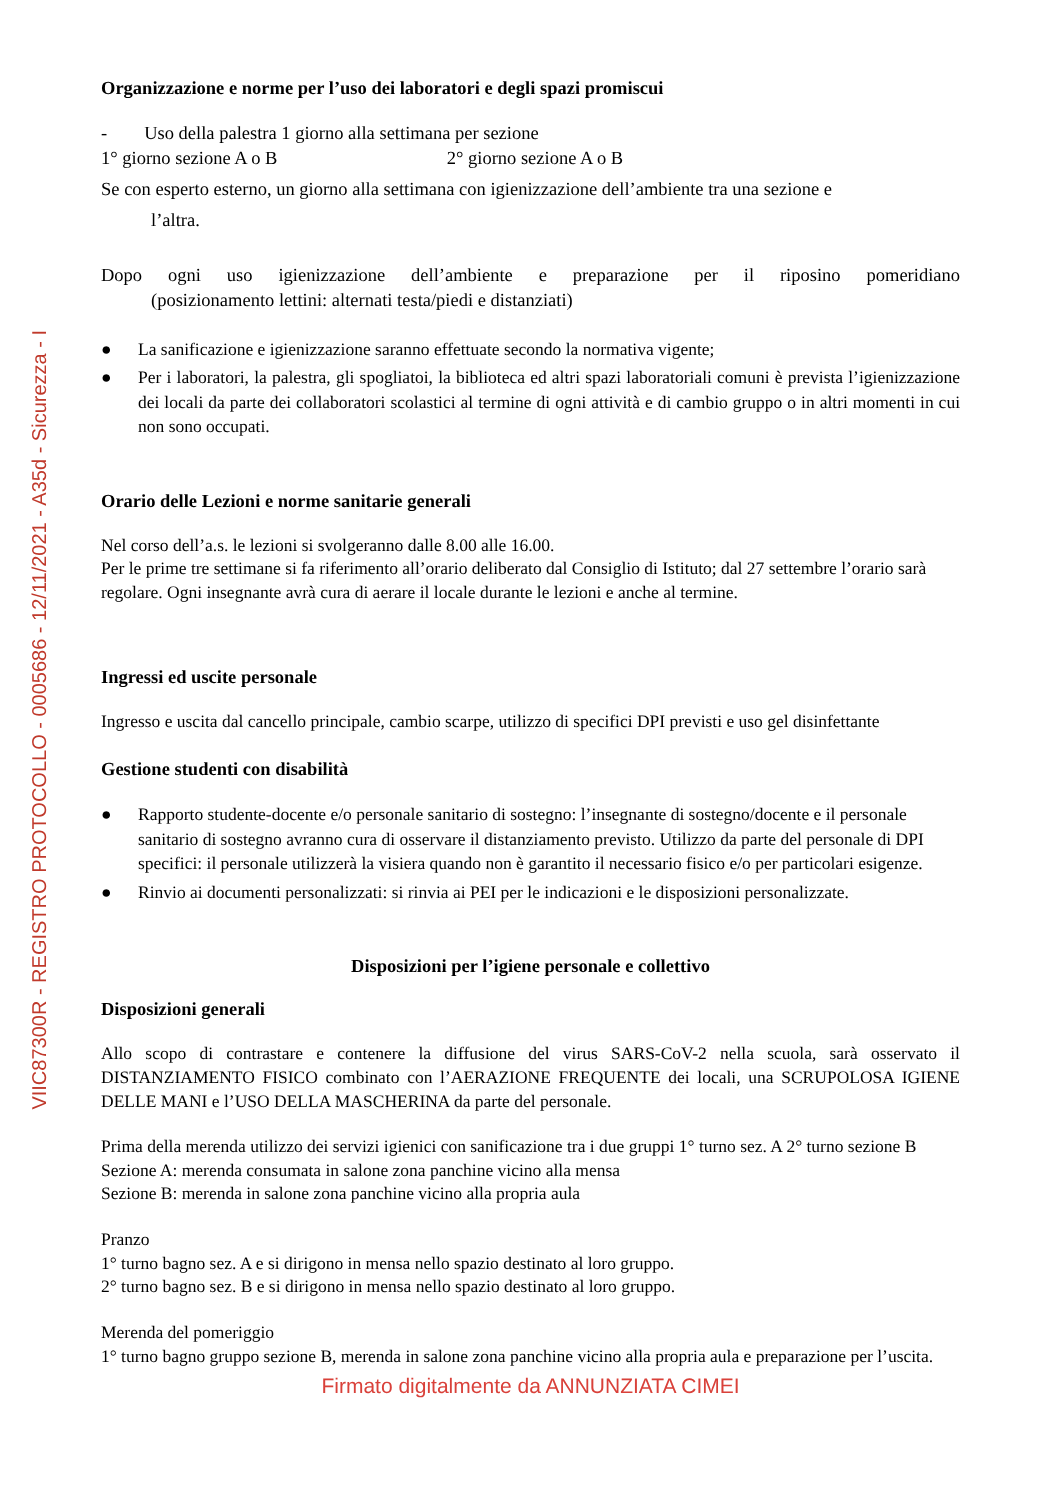VIIC87300R - REGISTRO PROTOCOLLO - 0005686 - 12/11/2021 - A35d - Sicurezza - I
Organizzazione e norme per l’uso dei laboratori e degli spazi promiscui
- Uso della palestra 1 giorno alla settimana per sezione
1° giorno sezione A o B 2° giorno sezione A o B
Se con esperto esterno, un giorno alla settimana con igienizzazione dell’ambiente tra una sezione e
l’altra.
Dopo ogni uso igienizzazione dell’ambiente e preparazione per il riposino pomeridiano
(posizionamento lettini: alternati testa/piedi e distanziati)
● La sanificazione e igienizzazione saranno effettuate secondo la normativa vigente;
● Per i laboratori, la palestra, gli spogliatoi, la biblioteca ed altri spazi laboratoriali comuni è prevista l’igienizzazione dei locali da parte dei collaboratori scolastici al termine di ogni attività e di cambio gruppo o in altri momenti in cui non sono occupati.
Orario delle Lezioni e norme sanitarie generali
Nel corso dell’a.s. le lezioni si svolgeranno dalle 8.00 alle 16.00.
Per le prime tre settimane si fa riferimento all’orario deliberato dal Consiglio di Istituto; dal 27 settembre l’orario sarà regolare. Ogni insegnante avrà cura di aerare il locale durante le lezioni e anche al termine.
Ingressi ed uscite personale
Ingresso e uscita dal cancello principale, cambio scarpe, utilizzo di specifici DPI previsti e uso gel disinfettante
Gestione studenti con disabilità
● Rapporto studente-docente e/o personale sanitario di sostegno: l’insegnante di sostegno/docente e il personale sanitario di sostegno avranno cura di osservare il distanziamento previsto. Utilizzo da parte del personale di DPI specifici: il personale utilizzerà la visiera quando non è garantito il necessario fisico e/o per particolari esigenze.
● Rinvio ai documenti personalizzati: si rinvia ai PEI per le indicazioni e le disposizioni personalizzate.
Disposizioni per l’igiene personale e collettivo
Disposizioni generali
Allo scopo di contrastare e contenere la diffusione del virus SARS-CoV-2 nella scuola, sarà osservato il DISTANZIAMENTO FISICO combinato con l’AERAZIONE FREQUENTE dei locali, una SCRUPOLOSA IGIENE DELLE MANI e l’USO DELLA MASCHERINA da parte del personale.
Prima della merenda utilizzo dei servizi igienici con sanificazione tra i due gruppi 1° turno sez. A 2° turno sezione B
Sezione A: merenda consumata in salone zona panchine vicino alla mensa
Sezione B: merenda in salone zona panchine vicino alla propria aula
Pranzo
1° turno bagno sez. A e si dirigono in mensa nello spazio destinato al loro gruppo.
2° turno bagno sez. B e si dirigono in mensa nello spazio destinato al loro gruppo.
Merenda del pomeriggio
1° turno bagno gruppo sezione B, merenda in salone zona panchine vicino alla propria aula e preparazione per l’uscita.
Firmato digitalmente da ANNUNZIATA CIMEI